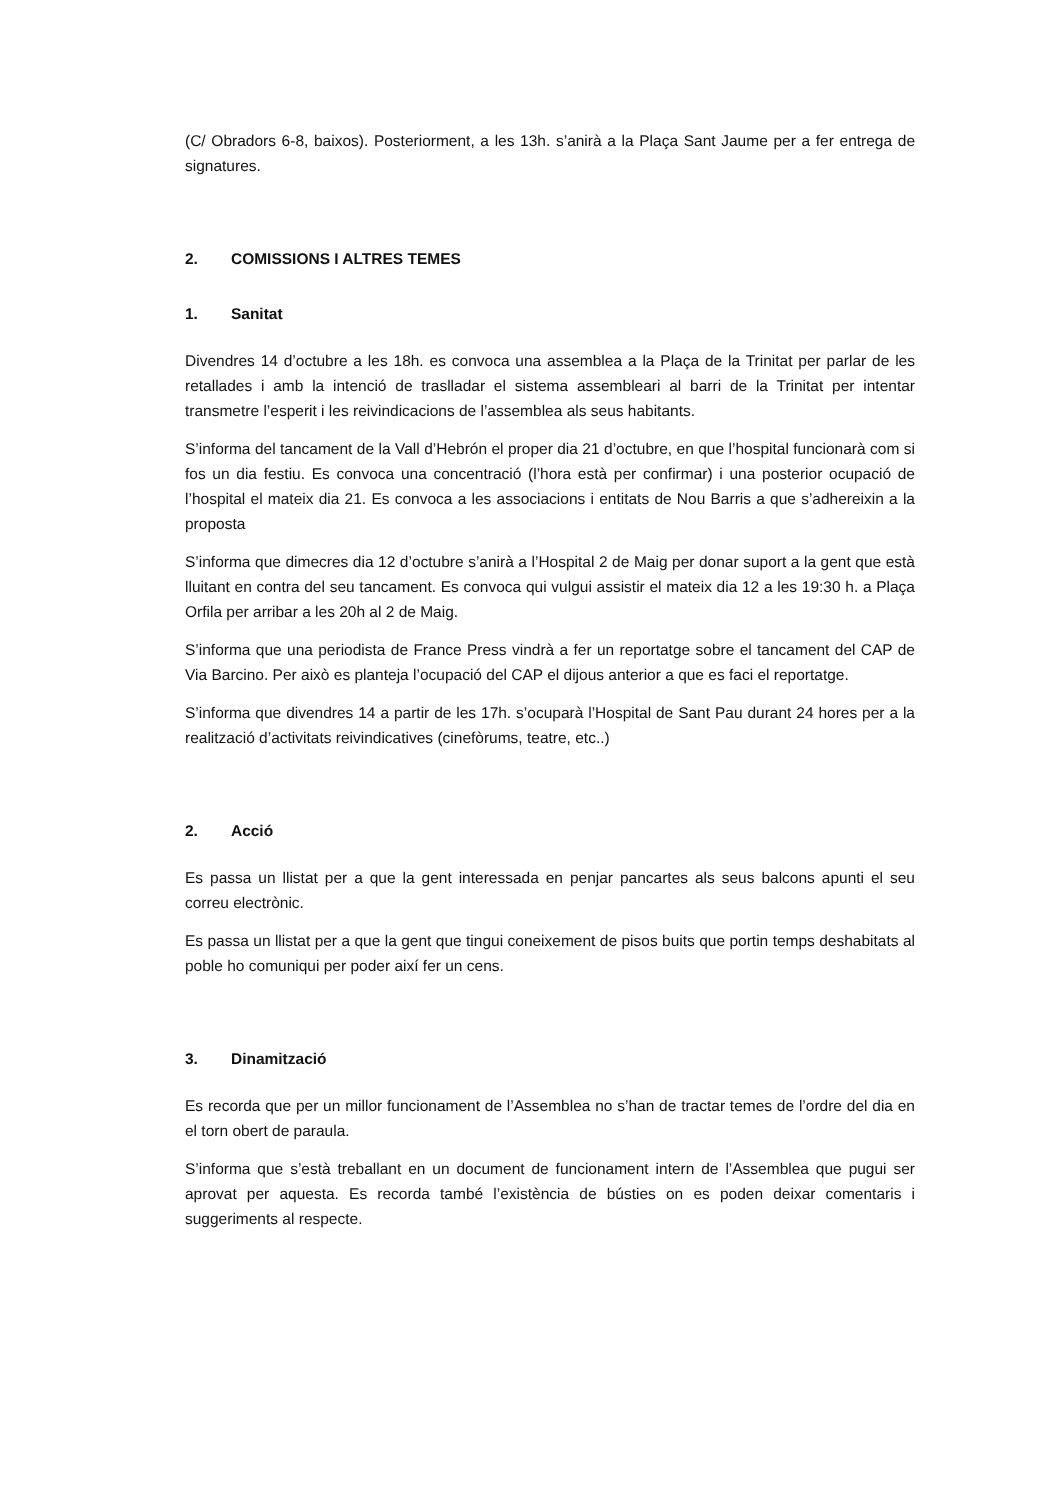(C/ Obradors 6-8, baixos). Posteriorment, a les 13h. s’anirà a la Plaça Sant Jaume per a fer entrega de signatures.
2. COMISSIONS I ALTRES TEMES
1. Sanitat
Divendres 14 d’octubre a les 18h. es convoca una assemblea a la Plaça de la Trinitat per parlar de les retallades i amb la intenció de traslladar el sistema assembleari al barri de la Trinitat per intentar transmetre l’esperit i les reivindicacions de l’assemblea als seus habitants.
S’informa del tancament de la Vall d’Hebrón el proper dia 21 d’octubre, en que l’hospital funcionarà com si fos un dia festiu. Es convoca una concentració (l’hora està per confirmar) i una posterior ocupació de l’hospital el mateix dia 21. Es convoca a les associacions i entitats de Nou Barris a que s’adhereixin a la proposta
S’informa que dimecres dia 12 d’octubre s’anirà a l’Hospital 2 de Maig per donar suport a la gent que està lluitant en contra del seu tancament. Es convoca qui vulgui assistir el mateix dia 12 a les 19:30 h. a Plaça Orfila per arribar a les 20h al 2 de Maig.
S’informa que una periodista de France Press vindrà a fer un reportatge sobre el tancament del CAP de Via Barcino. Per això es planteja l’ocupació del CAP el dijous anterior a que es faci el reportatge.
S’informa que divendres 14 a partir de les 17h. s’ocuparà l’Hospital de Sant Pau durant 24 hores per a la realització d’activitats reivindicatives (cinefòrums, teatre, etc..)
2. Acció
Es passa un llistat per a que la gent interessada en penjar pancartes als seus balcons apunti el seu correu electrònic.
Es passa un llistat per a que la gent que tingui coneixement de pisos buits que portin temps deshabitats al poble ho comuniqui per poder així fer un cens.
3. Dinamització
Es recorda que per un millor funcionament de l’Assemblea no s’han de tractar temes de l’ordre del dia en el torn obert de paraula.
S’informa que s’està treballant en un document de funcionament intern de l’Assemblea que pugui ser aprovat per aquesta. Es recorda també l’existència de bústies on es poden deixar comentaris i suggeriments al respecte.